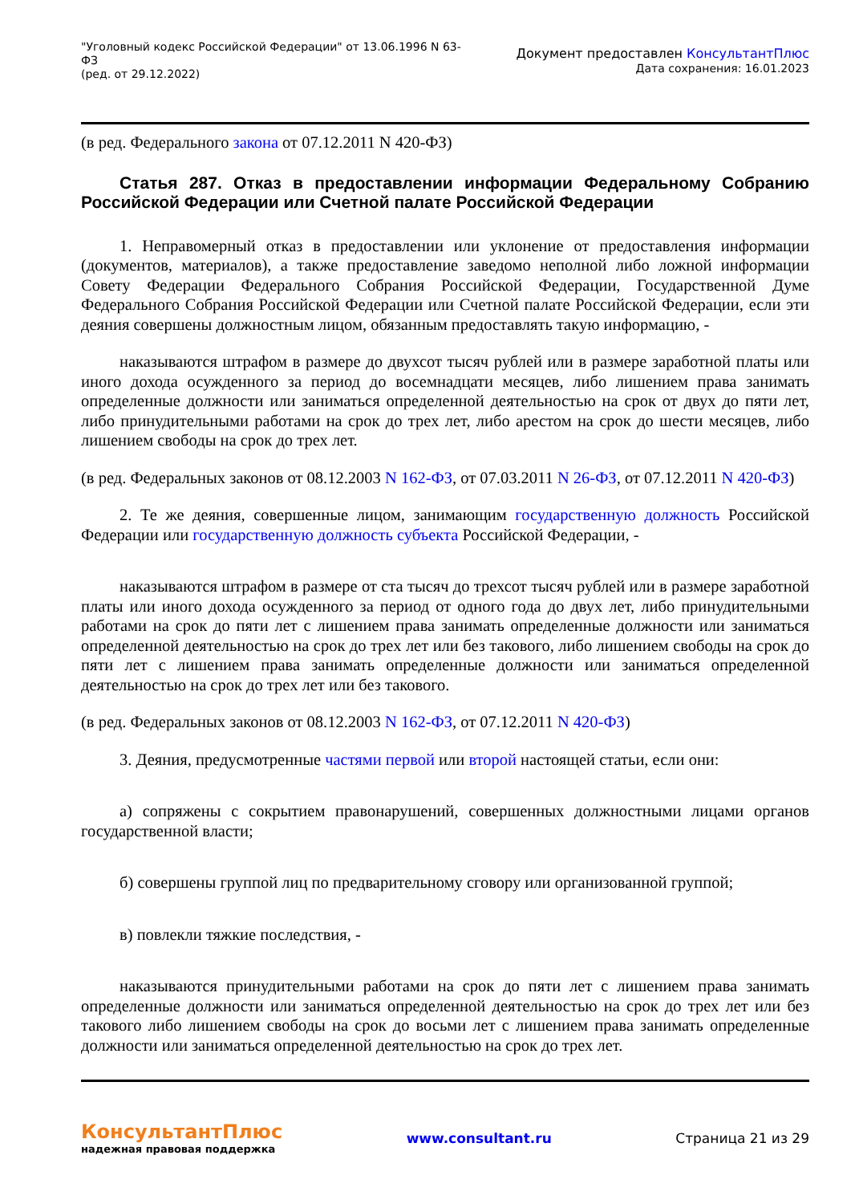"Уголовный кодекс Российской Федерации" от 13.06.1996 N 63-ФЗ
(ред. от 29.12.2022)
Документ предоставлен КонсультантПлюс
Дата сохранения: 16.01.2023
(в ред. Федерального закона от 07.12.2011 N 420-ФЗ)
Статья 287. Отказ в предоставлении информации Федеральному Собранию Российской Федерации или Счетной палате Российской Федерации
1. Неправомерный отказ в предоставлении или уклонение от предоставления информации (документов, материалов), а также предоставление заведомо неполной либо ложной информации Совету Федерации Федерального Собрания Российской Федерации, Государственной Думе Федерального Собрания Российской Федерации или Счетной палате Российской Федерации, если эти деяния совершены должностным лицом, обязанным предоставлять такую информацию, -
наказываются штрафом в размере до двухсот тысяч рублей или в размере заработной платы или иного дохода осужденного за период до восемнадцати месяцев, либо лишением права занимать определенные должности или заниматься определенной деятельностью на срок от двух до пяти лет, либо принудительными работами на срок до трех лет, либо арестом на срок до шести месяцев, либо лишением свободы на срок до трех лет.
(в ред. Федеральных законов от 08.12.2003 N 162-ФЗ, от 07.03.2011 N 26-ФЗ, от 07.12.2011 N 420-ФЗ)
2. Те же деяния, совершенные лицом, занимающим государственную должность Российской Федерации или государственную должность субъекта Российской Федерации, -
наказываются штрафом в размере от ста тысяч до трехсот тысяч рублей или в размере заработной платы или иного дохода осужденного за период от одного года до двух лет, либо принудительными работами на срок до пяти лет с лишением права занимать определенные должности или заниматься определенной деятельностью на срок до трех лет или без такового, либо лишением свободы на срок до пяти лет с лишением права занимать определенные должности или заниматься определенной деятельностью на срок до трех лет или без такового.
(в ред. Федеральных законов от 08.12.2003 N 162-ФЗ, от 07.12.2011 N 420-ФЗ)
3. Деяния, предусмотренные частями первой или второй настоящей статьи, если они:
а) сопряжены с сокрытием правонарушений, совершенных должностными лицами органов государственной власти;
б) совершены группой лиц по предварительному сговору или организованной группой;
в) повлекли тяжкие последствия, -
наказываются принудительными работами на срок до пяти лет с лишением права занимать определенные должности или заниматься определенной деятельностью на срок до трех лет или без такового либо лишением свободы на срок до восьми лет с лишением права занимать определенные должности или заниматься определенной деятельностью на срок до трех лет.
КонсультантПлюс
надежная правовая поддержка
www.consultant.ru Страница 21 из 29